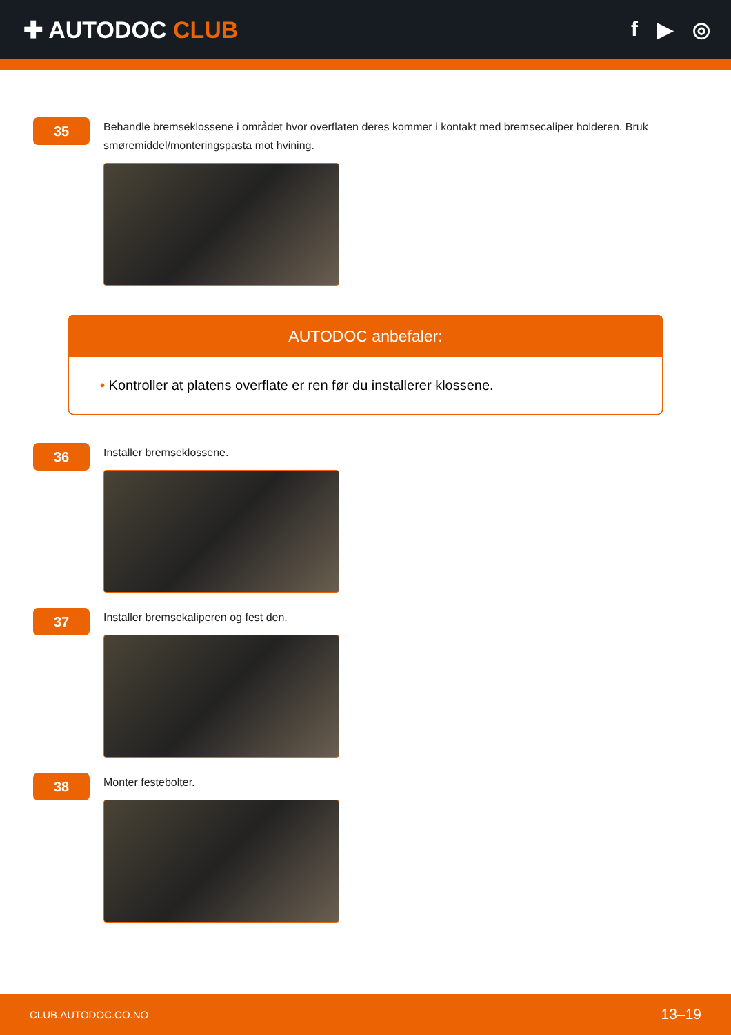✚ AUTODOC CLUB f ▶ ◎
35
Behandle bremseklossene i området hvor overflaten deres kommer i kontakt med bremsecaliper holderen. Bruk smøremiddel/monteringspasta mot hvining.
AUTODOC anbefaler:
• Kontroller at platens overflate er ren før du installerer klossene.
36
Installer bremseklossene.
37
Installer bremsekaliperen og fest den.
38
Monter festebolter.
CLUB.AUTODOC.CO.NO 13–19